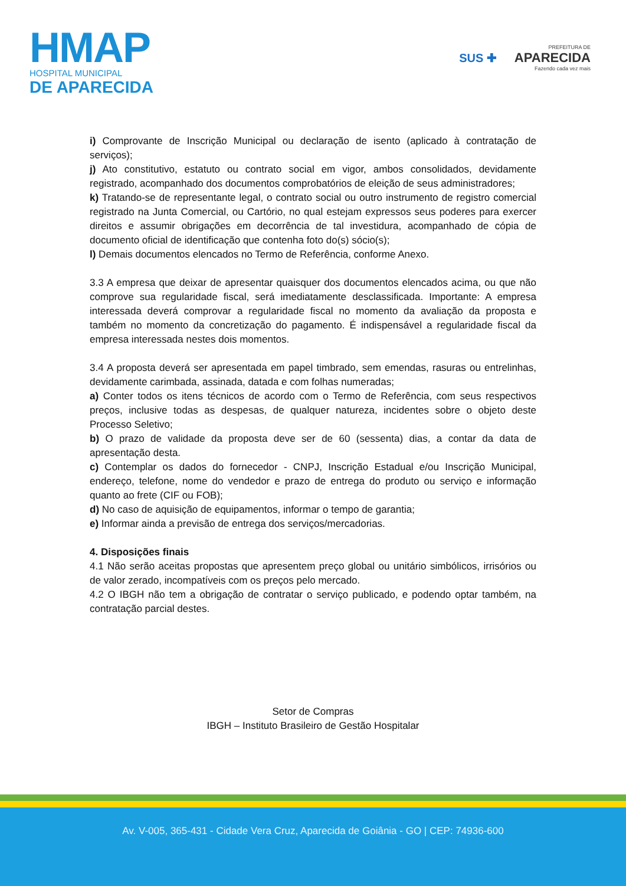HMAP
HOSPITAL MUNICIPAL
DE APARECIDA
SUS ✚
PREFEITURA DE
APARECIDA
Fazendo cada vez mais
i) Comprovante de Inscrição Municipal ou declaração de isento (aplicado à contratação de serviços);
j) Ato constitutivo, estatuto ou contrato social em vigor, ambos consolidados, devidamente registrado, acompanhado dos documentos comprobatórios de eleição de seus administradores;
k) Tratando-se de representante legal, o contrato social ou outro instrumento de registro comercial registrado na Junta Comercial, ou Cartório, no qual estejam expressos seus poderes para exercer direitos e assumir obrigações em decorrência de tal investidura, acompanhado de cópia de documento oficial de identificação que contenha foto do(s) sócio(s);
l) Demais documentos elencados no Termo de Referência, conforme Anexo.
3.3 A empresa que deixar de apresentar quaisquer dos documentos elencados acima, ou que não comprove sua regularidade fiscal, será imediatamente desclassificada. Importante: A empresa interessada deverá comprovar a regularidade fiscal no momento da avaliação da proposta e também no momento da concretização do pagamento. É indispensável a regularidade fiscal da empresa interessada nestes dois momentos.
3.4 A proposta deverá ser apresentada em papel timbrado, sem emendas, rasuras ou entrelinhas, devidamente carimbada, assinada, datada e com folhas numeradas;
a) Conter todos os itens técnicos de acordo com o Termo de Referência, com seus respectivos preços, inclusive todas as despesas, de qualquer natureza, incidentes sobre o objeto deste Processo Seletivo;
b) O prazo de validade da proposta deve ser de 60 (sessenta) dias, a contar da data de apresentação desta.
c) Contemplar os dados do fornecedor - CNPJ, Inscrição Estadual e/ou Inscrição Municipal, endereço, telefone, nome do vendedor e prazo de entrega do produto ou serviço e informação quanto ao frete (CIF ou FOB);
d) No caso de aquisição de equipamentos, informar o tempo de garantia;
e) Informar ainda a previsão de entrega dos serviços/mercadorias.
4. Disposições finais
4.1 Não serão aceitas propostas que apresentem preço global ou unitário simbólicos, irrisórios ou de valor zerado, incompatíveis com os preços pelo mercado.
4.2 O IBGH não tem a obrigação de contratar o serviço publicado, e podendo optar também, na contratação parcial destes.
Setor de Compras
IBGH – Instituto Brasileiro de Gestão Hospitalar
Av. V-005, 365-431 - Cidade Vera Cruz, Aparecida de Goiânia - GO | CEP: 74936-600